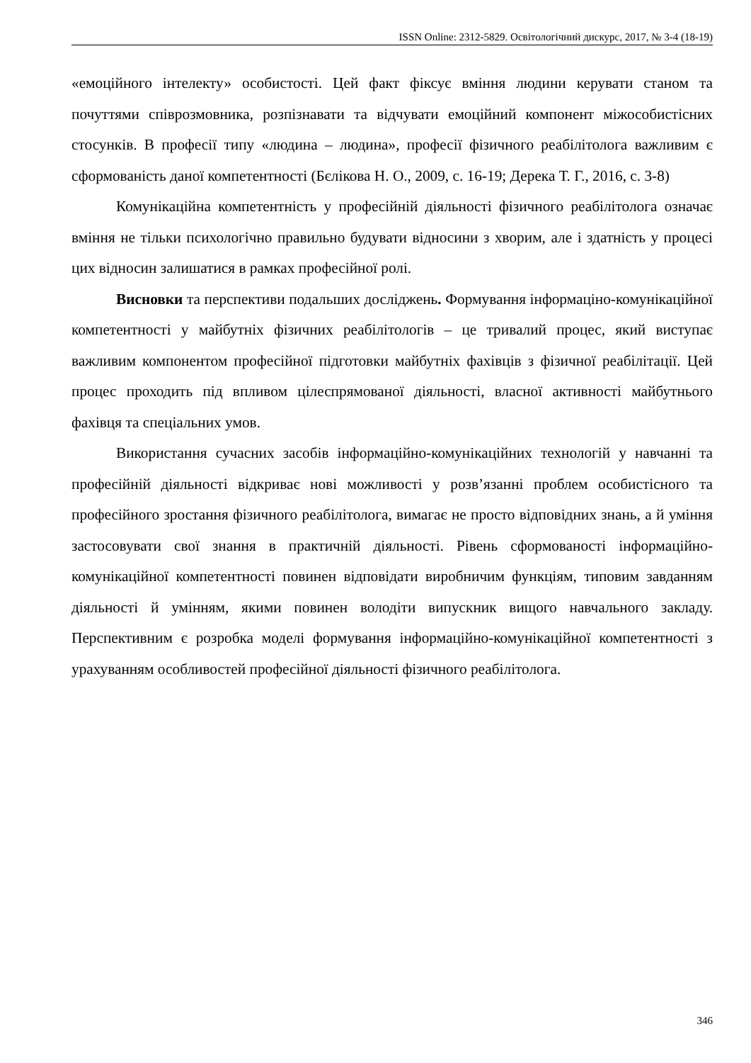ISSN Online: 2312-5829. Освітологічний дискурс, 2017, № 3-4 (18-19)
«емоційного інтелекту» особистості. Цей факт фіксує вміння людини керувати станом та почуттями співрозмовника, розпізнавати та відчувати емоційний компонент міжособистісних стосунків. В професії типу «людина – людина», професії фізичного реабілітолога важливим є сформованість даної компетентності (Бєлікова Н. О., 2009, с. 16-19; Дерека Т. Г., 2016, с. 3-8)
Комунікаційна компетентність у професійній діяльності фізичного реабілітолога означає вміння не тільки психологічно правильно будувати відносини з хворим, але і здатність у процесі цих відносин залишатися в рамках професійної ролі.
Висновки та перспективи подальших досліджень. Формування інформаціно-комунікаційної компетентності у майбутніх фізичних реабілітологів – це тривалий процес, який виступає важливим компонентом професійної підготовки майбутніх фахівців з фізичної реабілітації. Цей процес проходить під впливом цілеспрямованої діяльності, власної активності майбутнього фахівця та спеціальних умов.
Використання сучасних засобів інформаційно-комунікаційних технологій у навчанні та професійній діяльності відкриває нові можливості у розв’язанні проблем особистісного та професійного зростання фізичного реабілітолога, вимагає не просто відповідних знань, а й уміння застосовувати свої знання в практичній діяльності. Рівень сформованості інформаційно-комунікаційної компетентності повинен відповідати виробничим функціям, типовим завданням діяльності й умінням, якими повинен володіти випускник вищого навчального закладу. Перспективним є розробка моделі формування інформаційно-комунікаційної компетентності з урахуванням особливостей професійної діяльності фізичного реабілітолога.
346